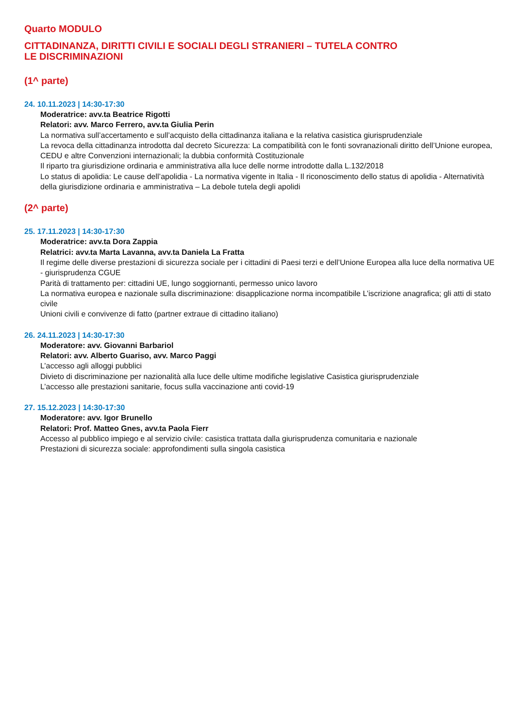Quarto MODULO
CITTADINANZA, DIRITTI CIVILI E SOCIALI DEGLI STRANIERI – TUTELA CONTRO
LE DISCRIMINAZIONI
(1^ parte)
24. 10.11.2023 | 14:30-17:30
Moderatrice: avv.ta Beatrice Rigotti
Relatori: avv. Marco Ferrero, avv.ta Giulia Perin
La normativa sull’accertamento e sull’acquisto della cittadinanza italiana e la relativa casistica giurisprudenziale
La revoca della cittadinanza introdotta dal decreto Sicurezza: La compatibilità con le fonti sovranazionali diritto dell’Unione europea, CEDU e altre Convenzioni internazionali; la dubbia conformità Costituzionale
Il riparto tra giurisdizione ordinaria e amministrativa alla luce delle norme introdotte dalla L.132/2018
Lo status di apolidia: Le cause dell’apolidia - La normativa vigente in Italia - Il riconoscimento dello status di apolidia - Alternatività della giurisdizione ordinaria e amministrativa – La debole tutela degli apolidi
(2^ parte)
25. 17.11.2023 | 14:30-17:30
Moderatrice: avv.ta Dora Zappia
Relatrici: avv.ta Marta Lavanna, avv.ta Daniela La Fratta
Il regime delle diverse prestazioni di sicurezza sociale per i cittadini di Paesi terzi e dell’Unione Europea alla luce della normativa UE - giurisprudenza CGUE
Parità di trattamento per: cittadini UE, lungo soggiornanti, permesso unico lavoro
La normativa europea e nazionale sulla discriminazione: disapplicazione norma incompatibile L’iscrizione anagrafica; gli atti di stato civile
Unioni civili e convivenze di fatto (partner extraue di cittadino italiano)
26. 24.11.2023 | 14:30-17:30
Moderatore: avv. Giovanni Barbariol
Relatori: avv. Alberto Guariso, avv. Marco Paggi
L’accesso agli alloggi pubblici
Divieto di discriminazione per nazionalità alla luce delle ultime modifiche legislative Casistica giurisprudenziale
L’accesso alle prestazioni sanitarie, focus sulla vaccinazione anti covid-19
27. 15.12.2023 | 14:30-17:30
Moderatore: avv. Igor Brunello
Relatori: Prof. Matteo Gnes, avv.ta Paola Fierr
Accesso al pubblico impiego e al servizio civile: casistica trattata dalla giurisprudenza comunitaria e nazionale
Prestazioni di sicurezza sociale: approfondimenti sulla singola casistica